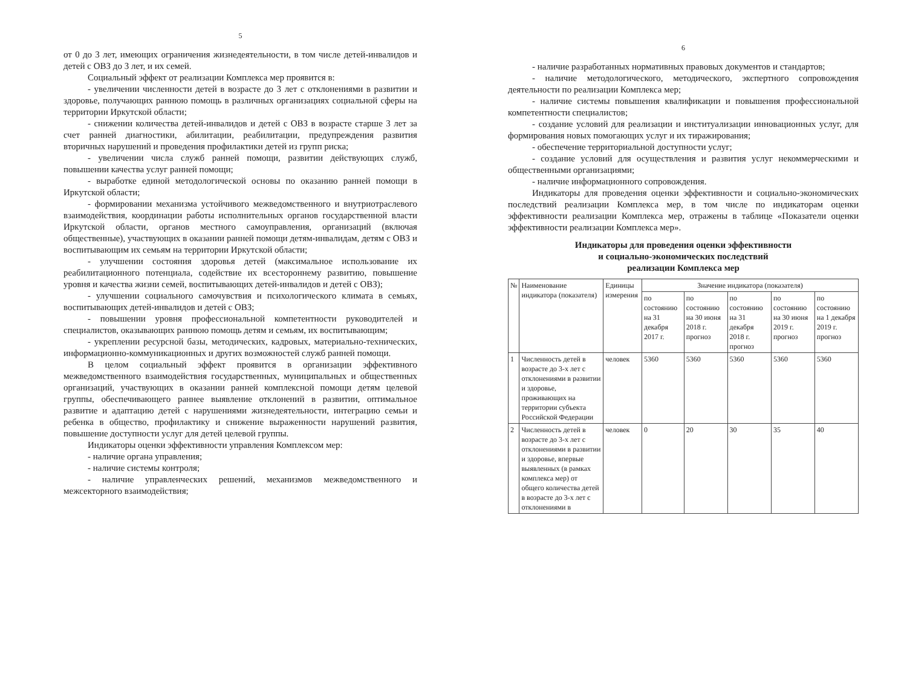5
от 0 до 3 лет, имеющих ограничения жизнедеятельности, в том числе детей-инвалидов и детей с ОВЗ до 3 лет, и их семей.
Социальный эффект от реализации Комплекса мер проявится в:
- увеличении численности детей в возрасте до 3 лет с отклонениями в развитии и здоровье, получающих раннюю помощь в различных организациях социальной сферы на территории Иркутской области;
- снижении количества детей-инвалидов и детей с ОВЗ в возрасте старше 3 лет за счет ранней диагностики, абилитации, реабилитации, предупреждения развития вторичных нарушений и проведения профилактики детей из групп риска;
- увеличении числа служб ранней помощи, развитии действующих служб, повышении качества услуг ранней помощи;
- выработке единой методологической основы по оказанию ранней помощи в Иркутской области;
- формировании механизма устойчивого межведомственного и внутриотраслевого взаимодействия, координации работы исполнительных органов государственной власти Иркутской области, органов местного самоуправления, организаций (включая общественные), участвующих в оказании ранней помощи детям-инвалидам, детям с ОВЗ и воспитывающим их семьям на территории Иркутской области;
- улучшении состояния здоровья детей (максимальное использование их реабилитационного потенциала, содействие их всестороннему развитию, повышение уровня и качества жизни семей, воспитывающих детей-инвалидов и детей с ОВЗ);
- улучшении социального самочувствия и психологического климата в семьях, воспитывающих детей-инвалидов и детей с ОВЗ;
- повышении уровня профессиональной компетентности руководителей и специалистов, оказывающих раннюю помощь детям и семьям, их воспитывающим;
- укреплении ресурсной базы, методических, кадровых, материально-технических, информационно-коммуникационных и других возможностей служб ранней помощи.
В целом социальный эффект проявится в организации эффективного межведомственного взаимодействия государственных, муниципальных и общественных организаций, участвующих в оказании ранней комплексной помощи детям целевой группы, обеспечивающего раннее выявление отклонений в развитии, оптимальное развитие и адаптацию детей с нарушениями жизнедеятельности, интеграцию семьи и ребенка в общество, профилактику и снижение выраженности нарушений развития, повышение доступности услуг для детей целевой группы.
Индикаторы оценки эффективности управления Комплексом мер:
- наличие органа управления;
- наличие системы контроля;
- наличие управленческих решений, механизмов межведомственного и межсекторного взаимодействия;
6
- наличие разработанных нормативных правовых документов и стандартов;
- наличие методологического, методического, экспертного сопровождения деятельности по реализации Комплекса мер;
- наличие системы повышения квалификации и повышения профессиональной компетентности специалистов;
- создание условий для реализации и институализации инновационных услуг, для формирования новых помогающих услуг и их тиражирования;
- обеспечение территориальной доступности услуг;
- создание условий для осуществления и развития услуг некоммерческими и общественными организациями;
- наличие информационного сопровождения.
Индикаторы для проведения оценки эффективности и социально-экономических последствий реализации Комплекса мер, в том числе по индикаторам оценки эффективности реализации Комплекса мер, отражены в таблице «Показатели оценки эффективности реализации Комплекса мер».
Индикаторы для проведения оценки эффективности
и социально-экономических последствий
реализации Комплекса мер
| № | Наименование индикатора (показателя) | Единицы измерения | Значение индикатора (показателя) | | | | |
| --- | --- | --- | --- | --- | --- | --- | --- |
| | | | по состоянию на 31 декабря 2017 г. | по состоянию на 30 июня 2018 г. прогноз | по состоянию на 31 декабря 2018 г. прогноз | по состоянию на 30 июня 2019 г. прогноз | по состоянию на 1 декабря 2019 г. прогноз |
| 1 | Численность детей в возрасте до 3-х лет с отклонениями в развитии и здоровье, проживающих на территории субъекта Российской Федерации | человек | 5360 | 5360 | 5360 | 5360 | 5360 |
| 2 | Численность детей в возрасте до 3-х лет с отклонениями в развитии и здоровье, впервые выявленных (в рамках комплекса мер) от общего количества детей в возрасте до 3-х лет с отклонениями в | человек | 0 | 20 | 30 | 35 | 40 |